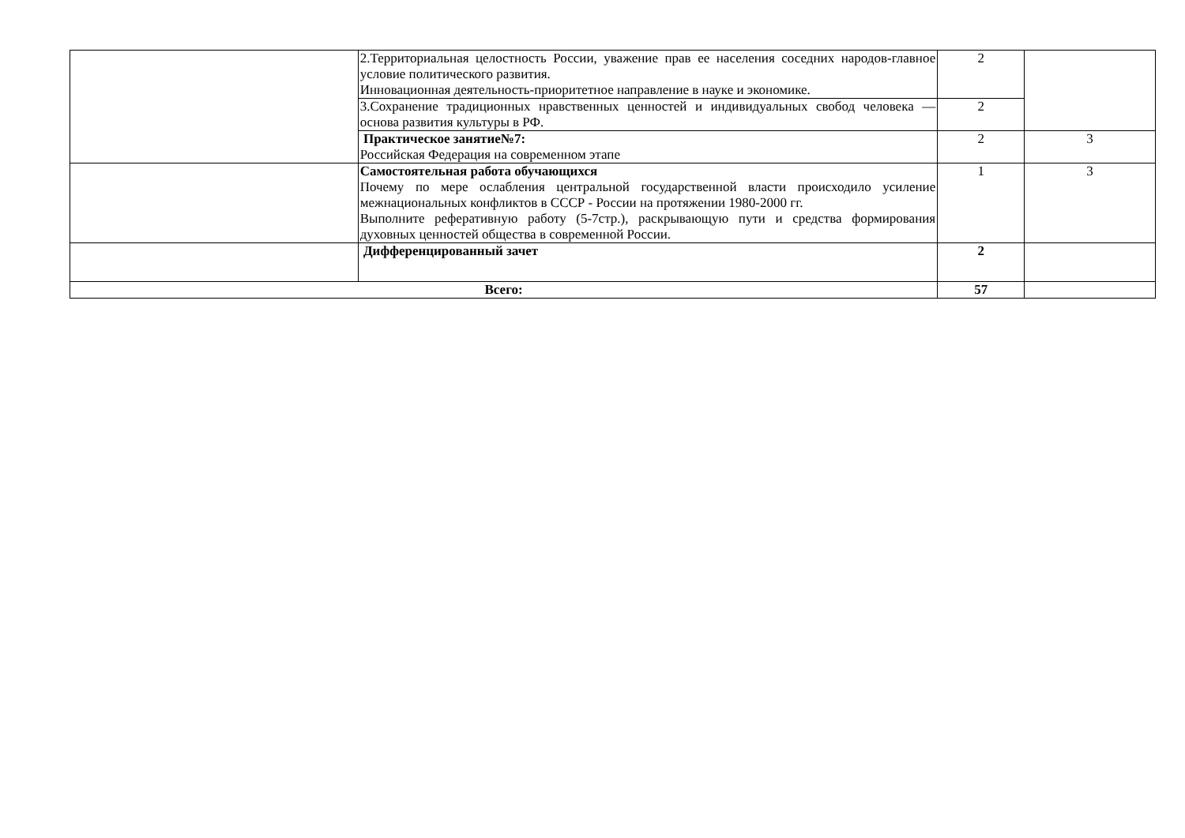| | 2.Территориальная целостность России, уважение прав ее населения соседних народов-главное условие политического развития. Инновационная деятельность-приоритетное направление в науке и экономике. | 2 | |
| | 3.Сохранение традиционных нравственных ценностей и индивидуальных свобод человека — основа развития культуры в РФ. | 2 | |
| | Практическое занятие№7: Российская Федерация на современном этапе | 2 | 3 |
| | Самостоятельная работа обучающихся Почему по мере ослабления центральной государственной власти происходило усиление межнациональных конфликтов в СССР - России на протяжении 1980-2000 гг. Выполните реферативную работу (5-7стр.), раскрывающую пути и средства формирования духовных ценностей общества в современной России. | 1 | 3 |
| | Дифференцированный зачет | 2 | |
| Всего: | | 57 | |